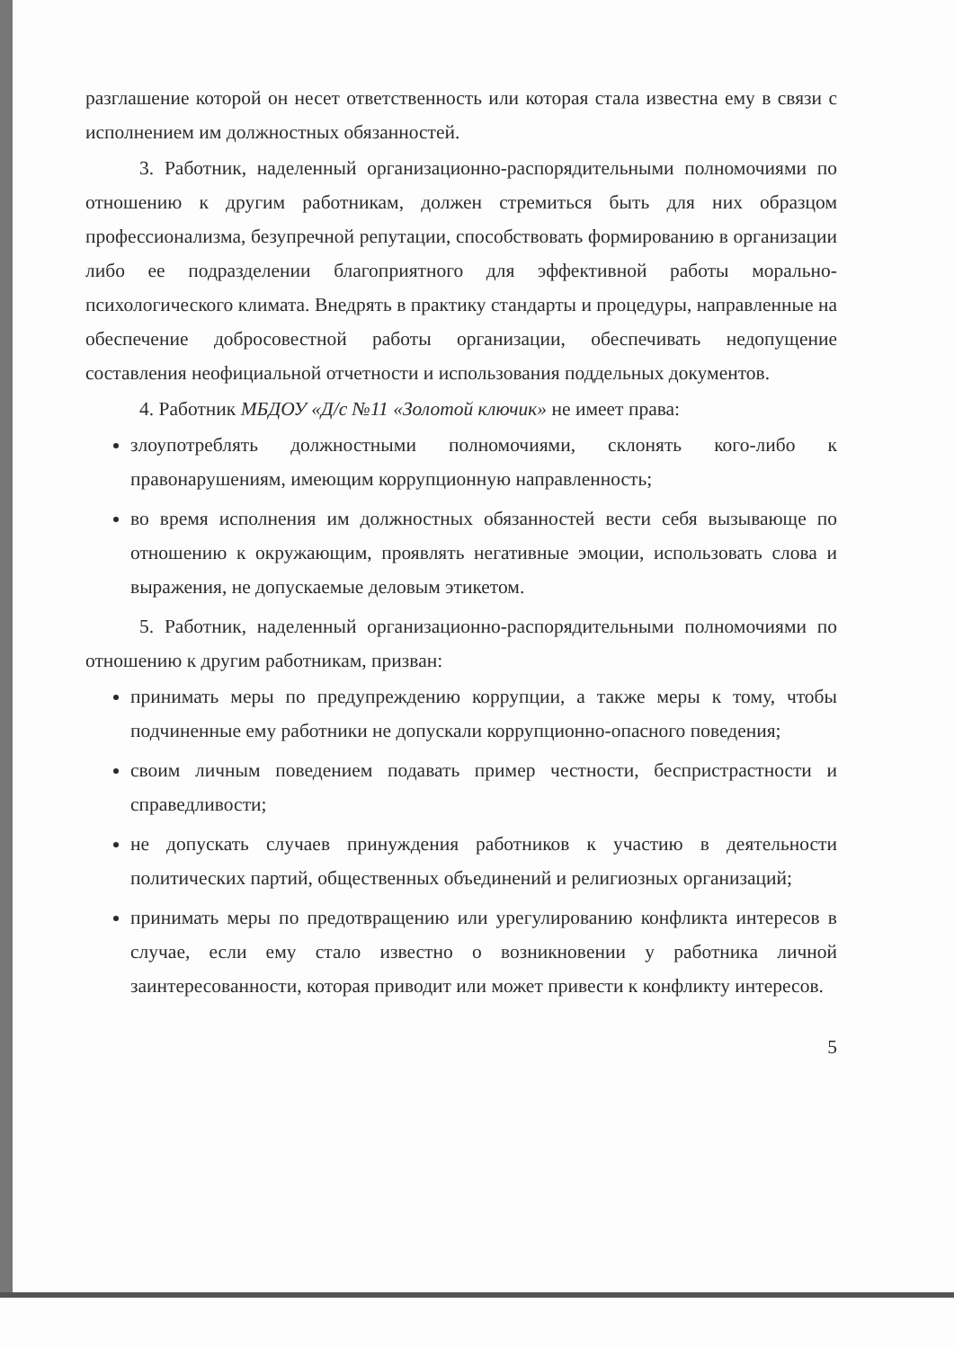разглашение которой он несет ответственность или которая стала известна ему в связи с исполнением им должностных обязанностей.
3. Работник, наделенный организационно-распорядительными полномочиями по отношению к другим работникам, должен стремиться быть для них образцом профессионализма, безупречной репутации, способствовать формированию в организации либо ее подразделении благоприятного для эффективной работы морально-психологического климата. Внедрять в практику стандарты и процедуры, направленные на обеспечение добросовестной работы организации, обеспечивать недопущение составления неофициальной отчетности и использования поддельных документов.
4. Работник МБДОУ «Д/с №11 «Золотой ключик» не имеет права:
злоупотреблять должностными полномочиями, склонять кого-либо к правонарушениям, имеющим коррупционную направленность;
во время исполнения им должностных обязанностей вести себя вызывающе по отношению к окружающим, проявлять негативные эмоции, использовать слова и выражения, не допускаемые деловым этикетом.
5. Работник, наделенный организационно-распорядительными полномочиями по отношению к другим работникам, призван:
принимать меры по предупреждению коррупции, а также меры к тому, чтобы подчиненные ему работники не допускали коррупционно-опасного поведения;
своим личным поведением подавать пример честности, беспристрастности и справедливости;
не допускать случаев принуждения работников к участию в деятельности политических партий, общественных объединений и религиозных организаций;
принимать меры по предотвращению или урегулированию конфликта интересов в случае, если ему стало известно о возникновении у работника личной заинтересованности, которая приводит или может привести к конфликту интересов.
5